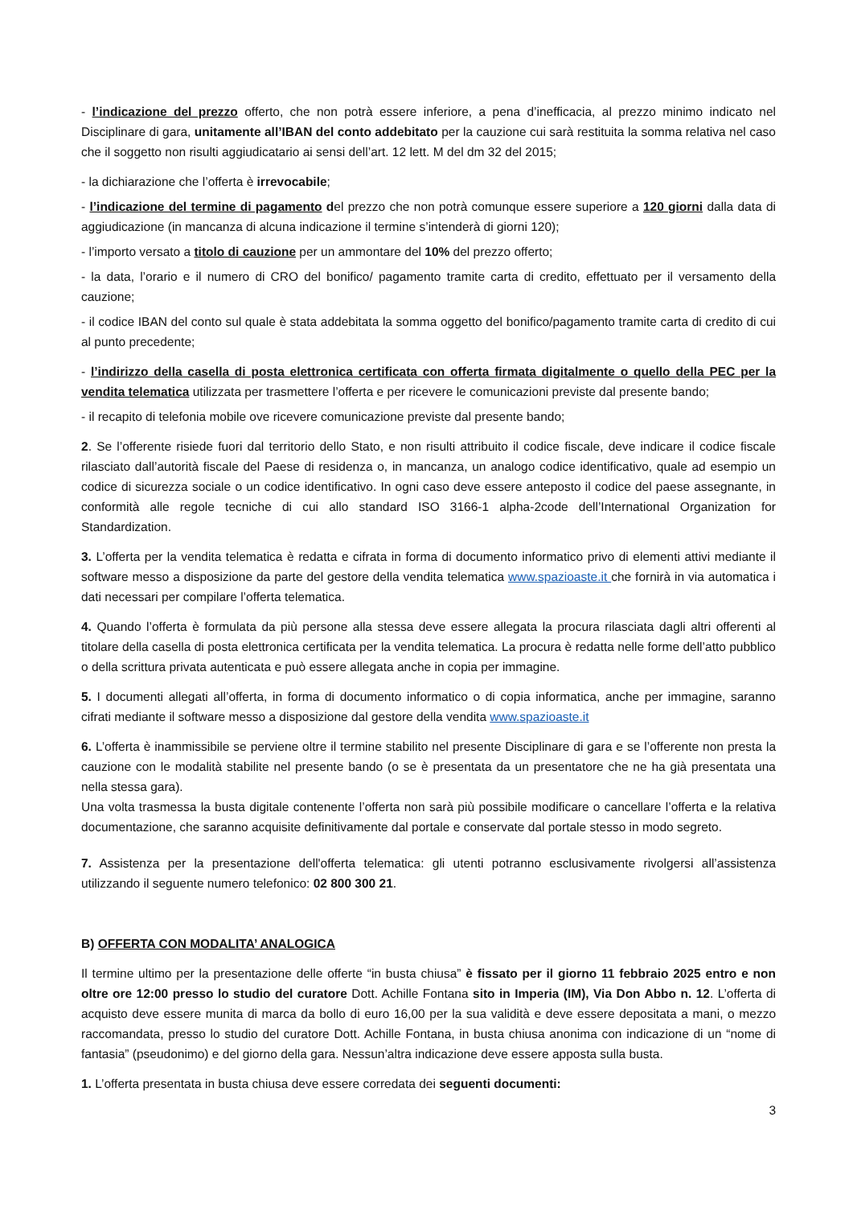- l’indicazione del prezzo offerto, che non potrà essere inferiore, a pena d’inefficacia, al prezzo minimo indicato nel Disciplinare di gara, unitamente all’IBAN del conto addebitato per la cauzione cui sarà restituita la somma relativa nel caso che il soggetto non risulti aggiudicatario ai sensi dell’art. 12 lett. M del dm 32 del 2015;
- la dichiarazione che l’offerta è irrevocabile;
- l’indicazione del termine di pagamento del prezzo che non potrà comunque essere superiore a 120 giorni dalla data di aggiudicazione (in mancanza di alcuna indicazione il termine s’intenderà di giorni 120);
- l’importo versato a titolo di cauzione per un ammontare del 10% del prezzo offerto;
- la data, l’orario e il numero di CRO del bonifico/ pagamento tramite carta di credito, effettuato per il versamento della cauzione;
- il codice IBAN del conto sul quale è stata addebitata la somma oggetto del bonifico/pagamento tramite carta di credito di cui al punto precedente;
- l’indirizzo della casella di posta elettronica certificata con offerta firmata digitalmente o quello della PEC per la vendita telematica utilizzata per trasmettere l’offerta e per ricevere le comunicazioni previste dal presente bando;
- il recapito di telefonia mobile ove ricevere comunicazione previste dal presente bando;
2. Se l’offerente risiede fuori dal territorio dello Stato, e non risulti attribuito il codice fiscale, deve indicare il codice fiscale rilasciato dall’autorità fiscale del Paese di residenza o, in mancanza, un analogo codice identificativo, quale ad esempio un codice di sicurezza sociale o un codice identificativo. In ogni caso deve essere anteposto il codice del paese assegnante, in conformità alle regole tecniche di cui allo standard ISO 3166-1 alpha-2code dell’International Organization for Standardization.
3. L’offerta per la vendita telematica è redatta e cifrata in forma di documento informatico privo di elementi attivi mediante il software messo a disposizione da parte del gestore della vendita telematica www.spazioaste.it che fornirà in via automatica i dati necessari per compilare l’offerta telematica.
4. Quando l’offerta è formulata da più persone alla stessa deve essere allegata la procura rilasciata dagli altri offerenti al titolare della casella di posta elettronica certificata per la vendita telematica. La procura è redatta nelle forme dell’atto pubblico o della scrittura privata autenticata e può essere allegata anche in copia per immagine.
5. I documenti allegati all’offerta, in forma di documento informatico o di copia informatica, anche per immagine, saranno cifrati mediante il software messo a disposizione dal gestore della vendita www.spazioaste.it
6. L’offerta è inammissibile se perviene oltre il termine stabilito nel presente Disciplinare di gara e se l’offerente non presta la cauzione con le modalità stabilite nel presente bando (o se è presentata da un presentatore che ne ha già presentata una nella stessa gara).
Una volta trasmessa la busta digitale contenente l’offerta non sarà più possibile modificare o cancellare l’offerta e la relativa documentazione, che saranno acquisite definitivamente dal portale e conservate dal portale stesso in modo segreto.
7. Assistenza per la presentazione dell'offerta telematica: gli utenti potranno esclusivamente rivolgersi all’assistenza utilizzando il seguente numero telefonico: 02 800 300 21.
B) OFFERTA CON MODALITA’ ANALOGICA
Il termine ultimo per la presentazione delle offerte “in busta chiusa” è fissato per il giorno 11 febbraio 2025 entro e non oltre ore 12:00 presso lo studio del curatore Dott. Achille Fontana sito in Imperia (IM), Via Don Abbo n. 12. L’offerta di acquisto deve essere munita di marca da bollo di euro 16,00 per la sua validità e deve essere depositata a mani, o mezzo raccomandata, presso lo studio del curatore Dott. Achille Fontana, in busta chiusa anonima con indicazione di un “nome di fantasia” (pseudonimo) e del giorno della gara. Nessun’altra indicazione deve essere apposta sulla busta.
1. L’offerta presentata in busta chiusa deve essere corredata dei seguenti documenti:
3